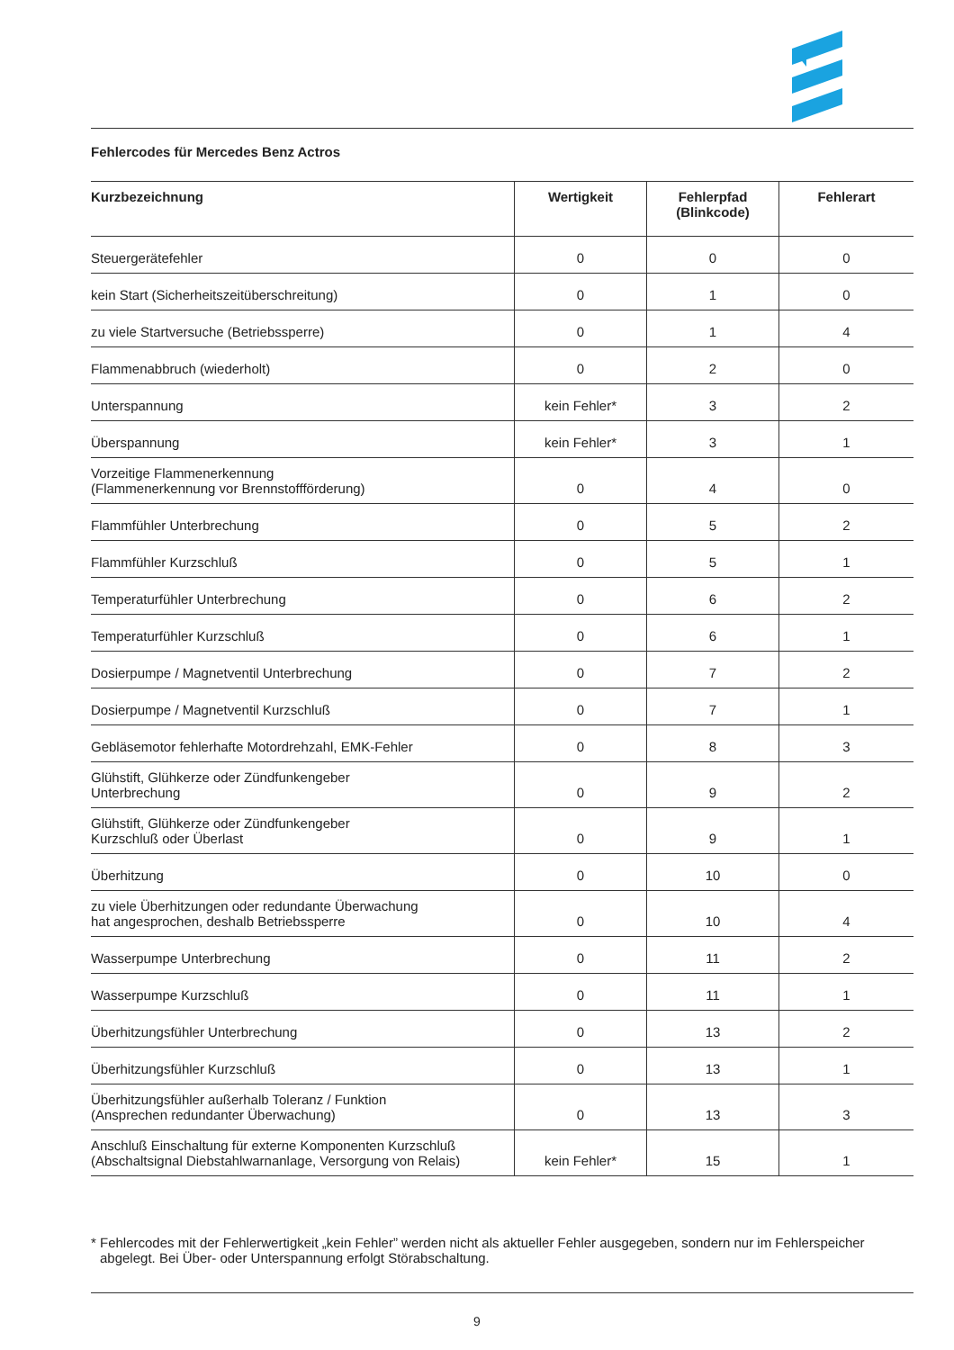Fehlercodes für Mercedes Benz Actros
| Kurzbezeichnung | Wertigkeit | Fehlerpfad (Blinkcode) | Fehlerart |
| --- | --- | --- | --- |
| Steuergerätefehler | 0 | 0 | 0 |
| kein Start (Sicherheitszeitüberschreitung) | 0 | 1 | 0 |
| zu viele Startversuche (Betriebssperre) | 0 | 1 | 4 |
| Flammenabbruch (wiederholt) | 0 | 2 | 0 |
| Unterspannung | kein Fehler* | 3 | 2 |
| Überspannung | kein Fehler* | 3 | 1 |
| Vorzeitige Flammenerkennung (Flammenerkennung vor Brennstoffförderung) | 0 | 4 | 0 |
| Flammfühler Unterbrechung | 0 | 5 | 2 |
| Flammfühler Kurzschluß | 0 | 5 | 1 |
| Temperaturfühler Unterbrechung | 0 | 6 | 2 |
| Temperaturfühler Kurzschluß | 0 | 6 | 1 |
| Dosierpumpe / Magnetventil Unterbrechung | 0 | 7 | 2 |
| Dosierpumpe / Magnetventil Kurzschluß | 0 | 7 | 1 |
| Gebläsemotor fehlerhafte Motordrehzahl, EMK-Fehler | 0 | 8 | 3 |
| Glühstift, Glühkerze oder Zündfunkengeber Unterbrechung | 0 | 9 | 2 |
| Glühstift, Glühkerze oder Zündfunkengeber Kurzschluß oder Überlast | 0 | 9 | 1 |
| Überhitzung | 0 | 10 | 0 |
| zu viele Überhitzungen oder redundante Überwachung hat angesprochen, deshalb Betriebssperre | 0 | 10 | 4 |
| Wasserpumpe Unterbrechung | 0 | 11 | 2 |
| Wasserpumpe Kurzschluß | 0 | 11 | 1 |
| Überhitzungsfühler Unterbrechung | 0 | 13 | 2 |
| Überhitzungsfühler Kurzschluß | 0 | 13 | 1 |
| Überhitzungsfühler außerhalb Toleranz / Funktion (Ansprechen redundanter Überwachung) | 0 | 13 | 3 |
| Anschluß Einschaltung für externe Komponenten Kurzschluß (Abschaltsignal Diebstahlwarnanlage, Versorgung von Relais) | kein Fehler* | 15 | 1 |
* Fehlercodes mit der Fehlerwertigkeit „kein Fehler” werden nicht als aktueller Fehler ausgegeben, sondern nur im Fehler­speicher abgelegt. Bei Über- oder Unterspannung erfolgt Störabschaltung.
9